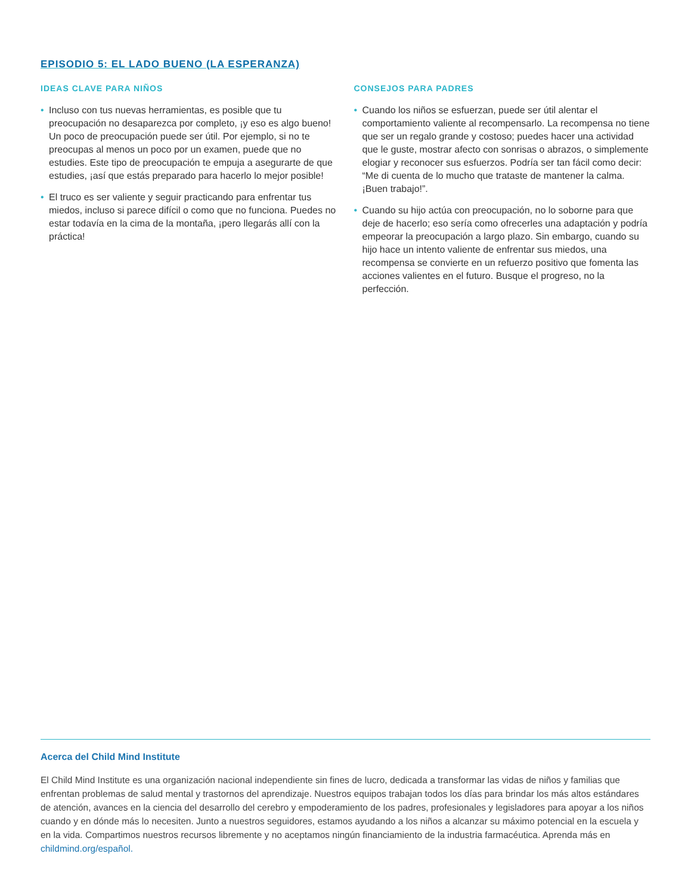EPISODIO 5: EL LADO BUENO (LA ESPERANZA)
IDEAS CLAVE PARA NIÑOS
• Incluso con tus nuevas herramientas, es posible que tu preocupación no desaparezca por completo, ¡y eso es algo bueno! Un poco de preocupación puede ser útil. Por ejemplo, si no te preocupas al menos un poco por un examen, puede que no estudies. Este tipo de preocupación te empuja a asegurarte de que estudies, ¡así que estás preparado para hacerlo lo mejor posible!
• El truco es ser valiente y seguir practicando para enfrentar tus miedos, incluso si parece difícil o como que no funciona. Puedes no estar todavía en la cima de la montaña, ¡pero llegarás allí con la práctica!
CONSEJOS PARA PADRES
• Cuando los niños se esfuerzan, puede ser útil alentar el comportamiento valiente al recompensarlo. La recompensa no tiene que ser un regalo grande y costoso; puedes hacer una actividad que le guste, mostrar afecto con sonrisas o abrazos, o simplemente elogiar y reconocer sus esfuerzos. Podría ser tan fácil como decir: “Me di cuenta de lo mucho que trataste de mantener la calma. ¡Buen trabajo!”.
• Cuando su hijo actúa con preocupación, no lo soborne para que deje de hacerlo; eso sería como ofrecerles una adaptación y podría empeorar la preocupación a largo plazo. Sin embargo, cuando su hijo hace un intento valiente de enfrentar sus miedos, una recompensa se convierte en un refuerzo positivo que fomenta las acciones valientes en el futuro. Busque el progreso, no la perfección.
Acerca del Child Mind Institute
El Child Mind Institute es una organización nacional independiente sin fines de lucro, dedicada a transformar las vidas de niños y familias que enfrentan problemas de salud mental y trastornos del aprendizaje. Nuestros equipos trabajan todos los días para brindar los más altos estándares de atención, avances en la ciencia del desarrollo del cerebro y empoderamiento de los padres, profesionales y legisladores para apoyar a los niños cuando y en dónde más lo necesiten. Junto a nuestros seguidores, estamos ayudando a los niños a alcanzar su máximo potencial en la escuela y en la vida. Compartimos nuestros recursos libremente y no aceptamos ningún financiamiento de la industria farmacéutica. Aprenda más en childmind.org/español.